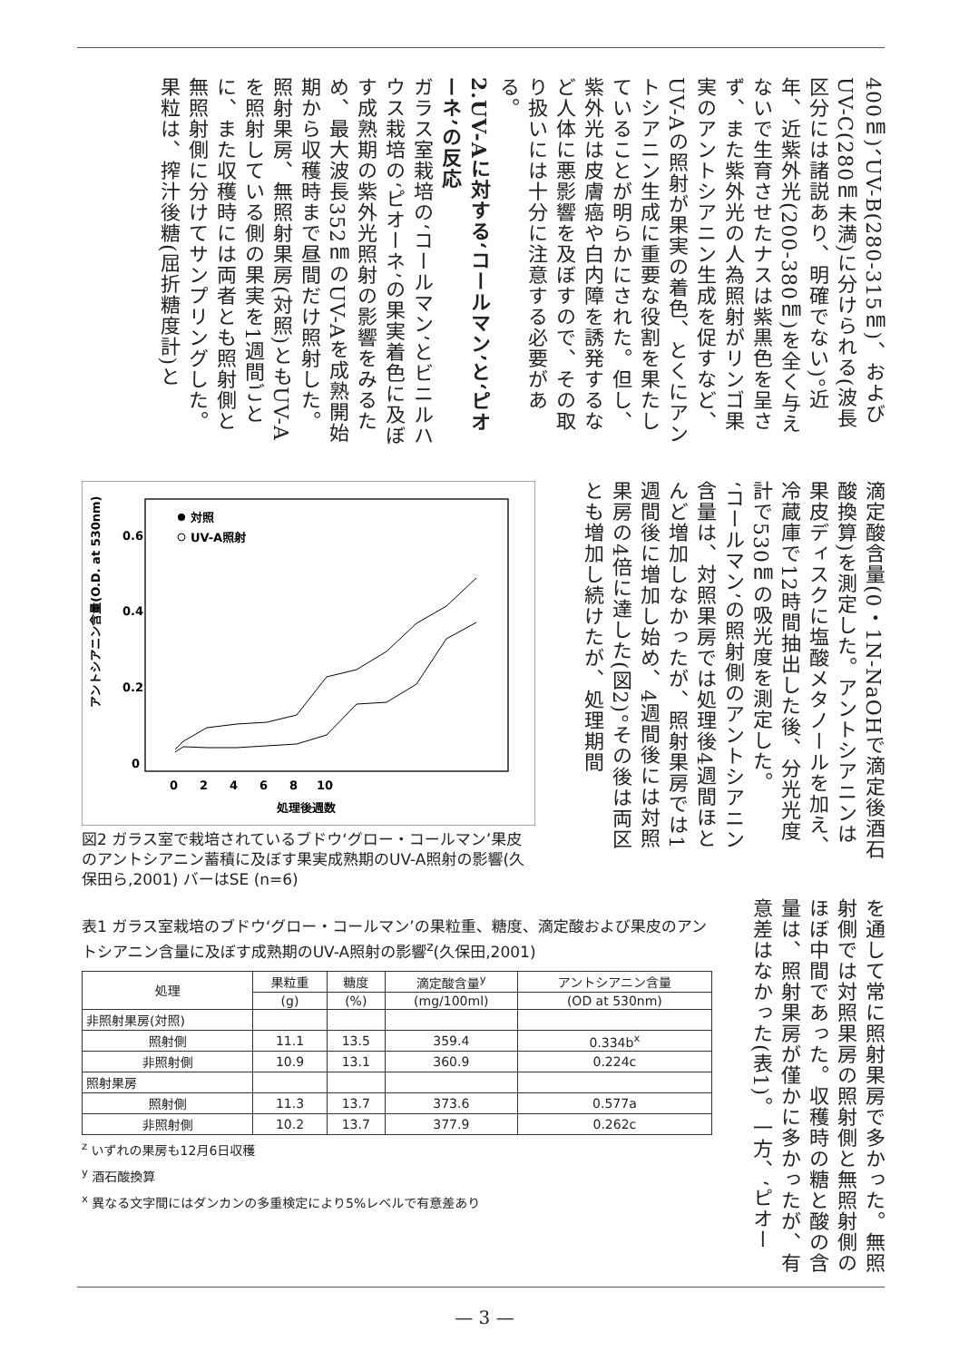400㎚)、UV-B(280-315㎚)、およびUV-C(280㎚未満)に分けられる(波長区分には諸説あり、明確でない)。近年、近紫外光(200-380㎚)を全く与えないで生育させたナスは紫黒色を呈さず、また紫外光の人為照射がリンゴ果実のアントシアニン生成を促すなど、UV-Aの照射が果実の着色、とくにアントシアニン生成に重要な役割を果たしていることが明らかにされた。但し、紫外光は皮膚癌や白内障を誘発するなど人体に悪影響を及ぼすので、その取り扱いには十分に注意する必要がある。
2.UV-Aに対する‘コールマン’と‘ピオーネ’の反応
ガラス室栽培の‘コールマン’とビニルハウス栽培の‘ピオーネ’の果実着色に及ぼす成熟期の紫外光照射の影響をみるため、最大波長352㎚のUV-Aを成熟開始期から収穫時まで昼間だけ照射した。照射果房、無照射果房(対照)ともUV-Aを照射している側の果実を1週間ごとに、また収穫時には両者とも照射側と無照射側に分けてサンプリングした。果粒は、搾汁後糖(屈折糖度計)と
滴定酸含量(0・1N-NaOHで滴定後酒石酸換算)を測定した。アントシアニンは果皮ディスクに塩酸メタノールを加え、冷蔵庫で12時間抽出した後、分光光度計で530㎚の吸光度を測定した。
‘コールマン’の照射側のアントシアニン含量は、対照果房では処理後4週間ほとんど増加しなかったが、照射果房では1週間後に増加し始め、4週間後には対照果房の4倍に達した(図2)。その後は両区とも増加し続けたが、処理期間
0.6
0.4
0.2
0
0
2
4
6
8
10
処理後週数
アントシアニン含量(O.D. at 530nm)
対照
UV-A照射
図2 ガラス室で栽培されているブドウ‘グロー・コールマン’果皮のアントシアニン蓄積に及ぼす果実成熟期のUV-A照射の影響(久保田ら,2001) バーはSE (n=6)
を通して常に照射果房で多かった。無照射側では対照果房の照射側と無照射側のほぼ中間であった。収穫時の糖と酸の含量は、照射果房が僅かに多かったが、有意差はなかった(表1)。一方、‘ピオー
表1 ガラス室栽培のブドウ‘グロー・コールマン’の果粒重、糖度、滴定酸および果皮のアントシアニン含量に及ぼす成熟期のUV-A照射の影響<sup>z</sup>(久保田,2001)
| 処理 | 果粒重 | 糖度 | 滴定酸含量<sup>y</sup> | アントシアニン含量 |
| --- | --- | --- | --- | --- |
| | (g) | (%) | (mg/100ml) | (OD at 530nm) |
| 非照射果房(対照) | | | | |
| 照射側 | 11.1 | 13.5 | 359.4 | 0.334b<sup>x</sup> |
| 非照射側 | 10.9 | 13.1 | 360.9 | 0.224c |
| 照射果房 | | | | |
| 照射側 | 11.3 | 13.7 | 373.6 | 0.577a |
| 非照射側 | 10.2 | 13.7 | 377.9 | 0.262c |
<sup>z</sup> いずれの果房も12月6日収穫
<sup>y</sup> 酒石酸換算
<sup>x</sup> 異なる文字間にはダンカンの多重検定により5%レベルで有意差あり
— 3 —